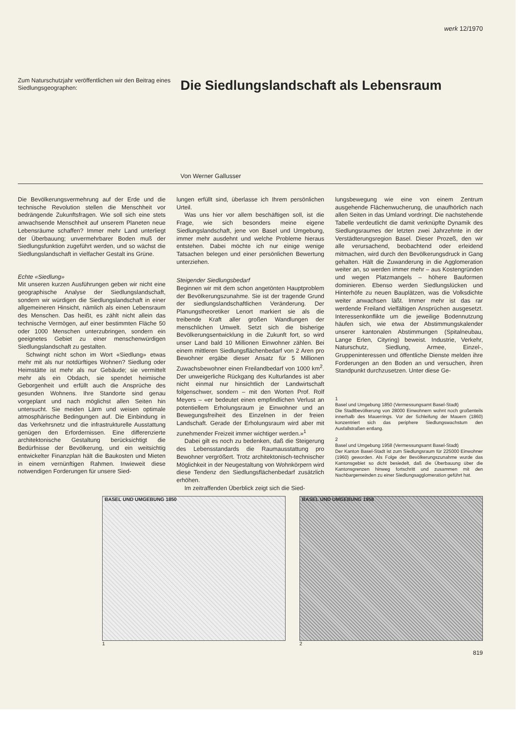werk 12/1970
Zum Naturschutzjahr veröffentlichen wir den Beitrag eines Siedlungsgeographen:
Die Siedlungslandschaft als Lebensraum
Von Werner Gallusser
Die Bevölkerungsvermehrung auf der Erde und die technische Revolution stellen die Menschheit vor bedrängende Zukunftsfragen. Wie soll sich eine stets anwachsende Menschheit auf unserem Planeten neue Lebensräume schaffen? Immer mehr Land unterliegt der Überbauung; unvermehrbarer Boden muß der Siedlungsfunktion zugeführt werden, und so wächst die Siedlungslandschaft in vielfacher Gestalt ins Grüne.
Echte «Siedlung»
Mit unseren kurzen Ausführungen geben wir nicht eine geographische Analyse der Siedlungslandschaft, sondern wir würdigen die Siedlungslandschaft in einer allgemeineren Hinsicht, nämlich als einen Lebensraum des Menschen. Das heißt, es zählt nicht allein das technische Vermögen, auf einer bestimmten Fläche 50 oder 1000 Menschen unterzubringen, sondern ein geeignetes Gebiet zu einer menschenwürdigen Siedlungslandschaft zu gestalten.
Schwingt nicht schon im Wort «Siedlung» etwas mehr mit als nur notdürftiges Wohnen? Siedlung oder Heimstätte ist mehr als nur Gebäude; sie vermittelt mehr als ein Obdach, sie spendet heimische Geborgenheit und erfüllt auch die Ansprüche des gesunden Wohnens. Ihre Standorte sind genau vorgeplant und nach möglichst allen Seiten hin untersucht. Sie meiden Lärm und weisen optimale atmosphärische Bedingungen auf. Die Einbindung in das Verkehrsnetz und die infrastrukturelle Ausstattung genügen den Erfordernissen. Eine differenzierte architektonische Gestaltung berücksichtigt die Bedürfnisse der Bevölkerung, und ein weitsichtig entwickelter Finanzplan hält die Baukosten und Mieten in einem vernünftigen Rahmen. Inwieweit diese notwendigen Forderungen für unsere Sied-
lungen erfüllt sind, überlasse ich Ihrem persönlichen Urteil.
Was uns hier vor allem beschäftigen soll, ist die Frage, wie sich besonders meine eigene Siedlungslandschaft, jene von Basel und Umgebung, immer mehr ausdehnt und welche Probleme hieraus entstehen. Dabei möchte ich nur einige wenige Tatsachen belegen und einer persönlichen Bewertung unterziehen.
Steigender Siedlungsbedarf
Beginnen wir mit dem schon angetönten Hauptproblem der Bevölkerungszunahme. Sie ist der tragende Grund der siedlungslandschaftlichen Veränderung. Der Planungstheoretiker Lenort markiert sie als die treibende Kraft aller großen Wandlungen der menschlichen Umwelt. Setzt sich die bisherige Bevölkerungsentwicklung in die Zukunft fort, so wird unser Land bald 10 Millionen Einwohner zählen. Bei einem mittleren Siedlungsflächenbedarf von 2 Aren pro Bewohner ergäbe dieser Ansatz für 5 Millionen Zuwachsbewohner einen Freilandbedarf von 1000 km<sup>2</sup>. Der unweigerliche Rückgang des Kulturlandes ist aber nicht einmal nur hinsichtlich der Landwirtschaft folgenschwer, sondern – mit den Worten Prof. Rolf Meyers – «er bedeutet einen empfindlichen Verlust an potentiellem Erholungsraum je Einwohner und an Bewegungsfreiheit des Einzelnen in der freien Landschaft. Gerade der Erholungsraum wird aber mit zunehmender Freizeit immer wichtiger werden.»<sup>1</sup>
Dabei gilt es noch zu bedenken, daß die Steigerung des Lebensstandards die Raumausstattung pro Bewohner vergrößert. Trotz architektonisch-technischer Möglichkeit in der Neugestaltung von Wohnkörpern wird diese Tendenz den Siedlungsflächenbedarf zusätzlich erhöhen.
Im zeitraffenden Überblick zeigt sich die Sied-
lungsbewegung wie eine von einem Zentrum ausgehende Flächenwucherung, die unaufhörlich nach allen Seiten in das Umland vordringt. Die nachstehende Tabelle verdeutlicht die damit verknüpfte Dynamik des Siedlungsraumes der letzten zwei Jahrzehnte in der Verstädterungsregion Basel. Dieser Prozeß, den wir alle verursachend, beobachtend oder erleidend mitmachen, wird durch den Bevölkerungsdruck in Gang gehalten. Hält die Zuwanderung in die Agglomeration weiter an, so werden immer mehr – aus Kostengründen und wegen Platzmangels – höhere Bauformen dominieren. Ebenso werden Siedlungslücken und Hinterhöfe zu neuen Bauplätzen, was die Volksdichte weiter anwachsen läßt. Immer mehr ist das rar werdende Freiland vielfältigen Ansprüchen ausgesetzt. Interessenkonflikte um die jeweilige Bodennutzung häufen sich, wie etwa der Abstimmungskalender unserer kantonalen Abstimmungen (Spitalneubau, Lange Erlen, Cityring) beweist. Industrie, Verkehr, Naturschutz, Siedlung, Armee, Einzel-, Gruppeninteressen und öffentliche Dienste melden ihre Forderungen an den Boden an und versuchen, ihren Standpunkt durchzusetzen. Unter diese Ge-
1
Basel und Umgebung 1850 (Vermessungsamt Basel-Stadt)
Die Stadtbevölkerung von 28000 Einwohnern wohnt noch großenteils innerhalb des Mauerrings. Vor der Schleifung der Mauern (1860) konzentriert sich das periphere Siedlungswachstum den Ausfallstraßen entlang.
2
Basel und Umgebung 1958 (Vermessungsamt Basel-Stadt)
Der Kanton Basel-Stadt ist zum Siedlungsraum für 225000 Einwohner (1960) geworden. Als Folge der Bevölkerungszunahme wurde das Kantonsgebiet so dicht besiedelt, daß die Überbauung über die Kantonsgrenzen hinweg fortschritt und zusammen mit den Nachbargemeinden zu einer Siedlungsagglomeration geführt hat.
BASEL UND UMGEBUNG 1850
1
BASEL UND UMGEBUNG 1958
2
819